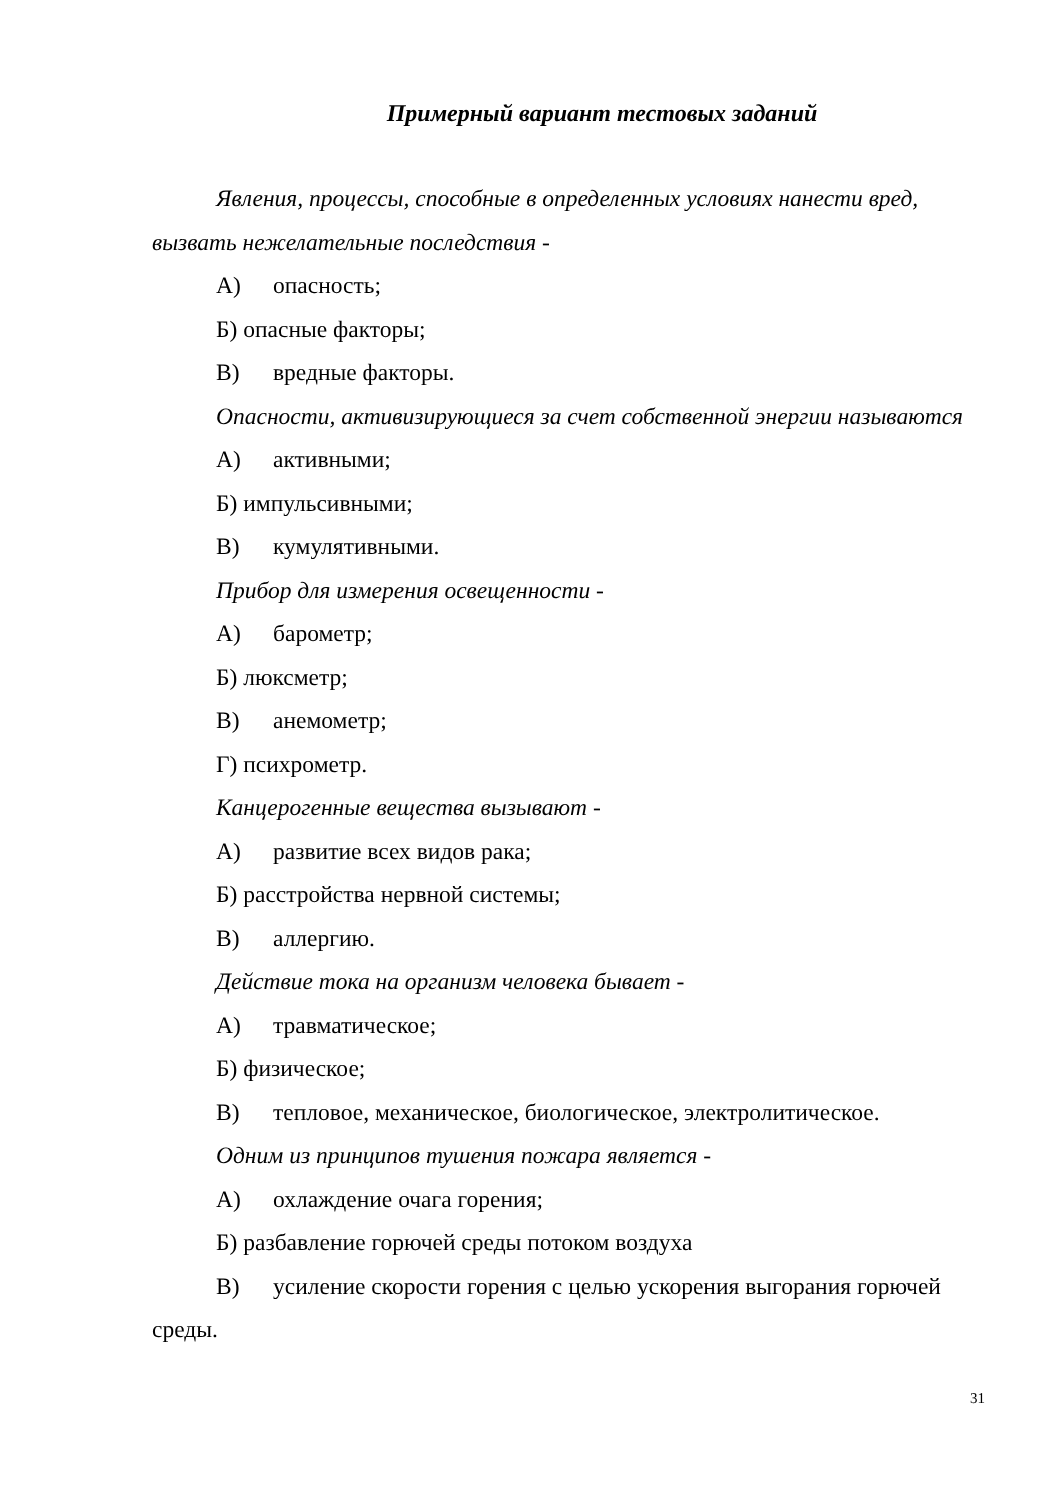Примерный вариант тестовых заданий
Явления, процессы, способные в определенных условиях нанести вред, вызвать нежелательные последствия -
А) опасность;
Б) опасные факторы;
В) вредные факторы.
Опасности, активизирующиеся за счет собственной энергии называются
А) активными;
Б) импульсивными;
В) кумулятивными.
Прибор для измерения освещенности -
А) барометр;
Б) люксметр;
В) анемометр;
Г) психрометр.
Канцерогенные вещества вызывают -
А) развитие всех видов рака;
Б) расстройства нервной системы;
В) аллергию.
Действие тока на организм человека бывает -
А) травматическое;
Б) физическое;
В) тепловое, механическое, биологическое, электролитическое.
Одним из принципов тушения пожара является -
А) охлаждение очага горения;
Б) разбавление горючей среды потоком воздуха
В) усиление скорости горения с целью ускорения выгорания горючей среды.
31